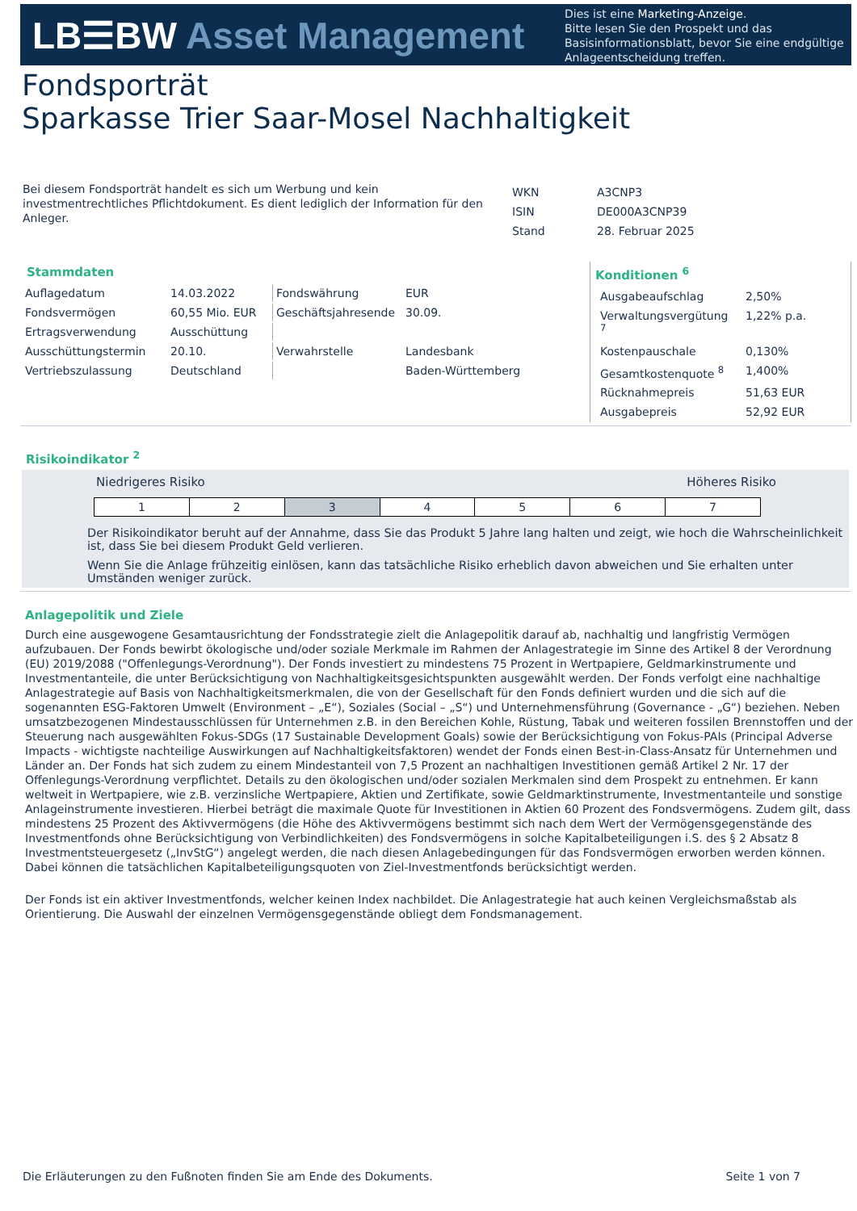LB☰BW Asset Management
Dies ist eine Marketing-Anzeige.
Bitte lesen Sie den Prospekt und das Basisinformationsblatt, bevor Sie eine endgültige Anlageentscheidung treffen.
Fondsporträt
Sparkasse Trier Saar-Mosel Nachhaltigkeit
Bei diesem Fondsporträt handelt es sich um Werbung und kein investmentrechtliches Pflichtdokument. Es dient lediglich der Information für den Anleger.
| WKN | A3CNP3 |
| ISIN | DE000A3CNP39 |
| Stand | 28. Februar 2025 |
Stammdaten
| Auflagedatum | 14.03.2022 | Fondswährung | EUR |
| Fondsvermögen | 60,55 Mio. EUR | Geschäftsjahresende | 30.09. |
| Ertragsverwendung | Ausschüttung | | |
| Ausschüttungstermin | 20.10. | Verwahrstelle | Landesbank |
| Vertriebszulassung | Deutschland | | Baden-Württemberg |
Konditionen <sup>6</sup>
| Ausgabeaufschlag | 2,50% |
| Verwaltungsvergütung <sup>7</sup> | 1,22% p.a. |
| Kostenpauschale | 0,130% |
| Gesamtkostenquote <sup>8</sup> | 1,400% |
| Rücknahmepreis | 51,63 EUR |
| Ausgabepreis | 52,92 EUR |
Risikoindikator <sup>2</sup>
Niedrigeres Risiko Höheres Risiko
| 1 | 2 | 3 | 4 | 5 | 6 | 7 |
Der Risikoindikator beruht auf der Annahme, dass Sie das Produkt 5 Jahre lang halten und zeigt, wie hoch die Wahrscheinlichkeit ist, dass Sie bei diesem Produkt Geld verlieren.
Wenn Sie die Anlage frühzeitig einlösen, kann das tatsächliche Risiko erheblich davon abweichen und Sie erhalten unter Umständen weniger zurück.
Anlagepolitik und Ziele
Durch eine ausgewogene Gesamtausrichtung der Fondsstrategie zielt die Anlagepolitik darauf ab, nachhaltig und langfristig Vermögen aufzubauen. Der Fonds bewirbt ökologische und/oder soziale Merkmale im Rahmen der Anlagestrategie im Sinne des Artikel 8 der Verordnung (EU) 2019/2088 ("Offenlegungs-Verordnung"). Der Fonds investiert zu mindestens 75 Prozent in Wertpapiere, Geldmarkinstrumente und Investmentanteile, die unter Berücksichtigung von Nachhaltigkeitsgesichtspunkten ausgewählt werden. Der Fonds verfolgt eine nachhaltige Anlagestrategie auf Basis von Nachhaltigkeitsmerkmalen, die von der Gesellschaft für den Fonds definiert wurden und die sich auf die sogenannten ESG-Faktoren Umwelt (Environment – „E“), Soziales (Social – „S“) und Unternehmensführung (Governance - „G“) beziehen. Neben umsatzbezogenen Mindestausschlüssen für Unternehmen z.B. in den Bereichen Kohle, Rüstung, Tabak und weiteren fossilen Brennstoffen und der Steuerung nach ausgewählten Fokus-SDGs (17 Sustainable Development Goals) sowie der Berücksichtigung von Fokus-PAIs (Principal Adverse Impacts - wichtigste nachteilige Auswirkungen auf Nachhaltigkeitsfaktoren) wendet der Fonds einen Best-in-Class-Ansatz für Unternehmen und Länder an. Der Fonds hat sich zudem zu einem Mindestanteil von 7,5 Prozent an nachhaltigen Investitionen gemäß Artikel 2 Nr. 17 der Offenlegungs-Verordnung verpflichtet. Details zu den ökologischen und/oder sozialen Merkmalen sind dem Prospekt zu entnehmen. Er kann weltweit in Wertpapiere, wie z.B. verzinsliche Wertpapiere, Aktien und Zertifikate, sowie Geldmarktinstrumente, Investmentanteile und sonstige Anlageinstrumente investieren. Hierbei beträgt die maximale Quote für Investitionen in Aktien 60 Prozent des Fondsvermögens. Zudem gilt, dass mindestens 25 Prozent des Aktivvermögens (die Höhe des Aktivvermögens bestimmt sich nach dem Wert der Vermögensgegenstände des Investmentfonds ohne Berücksichtigung von Verbindlichkeiten) des Fondsvermögens in solche Kapitalbeteiligungen i.S. des § 2 Absatz 8 Investmentsteuergesetz („InvStG“) angelegt werden, die nach diesen Anlagebedingungen für das Fondsvermögen erworben werden können. Dabei können die tatsächlichen Kapitalbeteiligungsquoten von Ziel-Investmentfonds berücksichtigt werden.
Der Fonds ist ein aktiver Investmentfonds, welcher keinen Index nachbildet. Die Anlagestrategie hat auch keinen Vergleichsmaßstab als Orientierung. Die Auswahl der einzelnen Vermögensgegenstände obliegt dem Fondsmanagement.
Die Erläuterungen zu den Fußnoten finden Sie am Ende des Dokuments. Seite 1 von 7